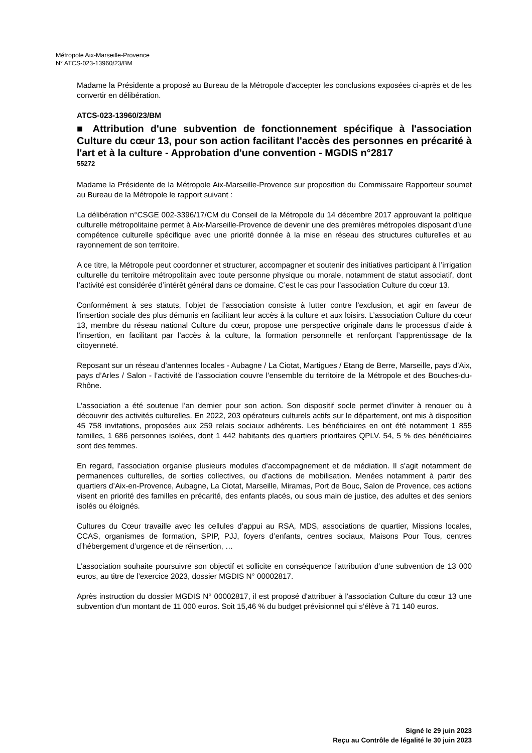Métropole Aix-Marseille-Provence
N° ATCS-023-13960/23/BM
Madame la Présidente a proposé au Bureau de la Métropole d'accepter les conclusions exposées ci-après et de les convertir en délibération.
ATCS-023-13960/23/BM
■ Attribution d'une subvention de fonctionnement spécifique à l'association Culture du cœur 13, pour son action facilitant l'accès des personnes en précarité à l'art et à la culture - Approbation d'une convention - MGDIS n°2817
55272
Madame la Présidente de la Métropole Aix-Marseille-Provence sur proposition du Commissaire Rapporteur soumet au Bureau de la Métropole le rapport suivant :
La délibération n°CSGE 002-3396/17/CM du Conseil de la Métropole du 14 décembre 2017 approuvant la politique culturelle métropolitaine permet à Aix-Marseille-Provence de devenir une des premières métropoles disposant d’une compétence culturelle spécifique avec une priorité donnée à la mise en réseau des structures culturelles et au rayonnement de son territoire.
A ce titre, la Métropole peut coordonner et structurer, accompagner et soutenir des initiatives participant à l’irrigation culturelle du territoire métropolitain avec toute personne physique ou morale, notamment de statut associatif, dont l’activité est considérée d’intérêt général dans ce domaine. C’est le cas pour l’association Culture du cœur 13.
Conformément à ses statuts, l’objet de l’association consiste à lutter contre l'exclusion, et agir en faveur de l'insertion sociale des plus démunis en facilitant leur accès à la culture et aux loisirs. L’association Culture du cœur 13, membre du réseau national Culture du cœur, propose une perspective originale dans le processus d’aide à l’insertion, en facilitant par l’accès à la culture, la formation personnelle et renforçant l’apprentissage de la citoyenneté.
Reposant sur un réseau d’antennes locales - Aubagne / La Ciotat, Martigues / Etang de Berre, Marseille, pays d’Aix, pays d’Arles / Salon - l’activité de l’association couvre l’ensemble du territoire de la Métropole et des Bouches-du-Rhône.
L’association a été soutenue l’an dernier pour son action. Son dispositif socle permet d’inviter à renouer ou à découvrir des activités culturelles. En 2022, 203 opérateurs culturels actifs sur le département, ont mis à disposition 45 758 invitations, proposées aux 259 relais sociaux adhérents. Les bénéficiaires en ont été notamment 1 855 familles, 1 686 personnes isolées, dont 1 442 habitants des quartiers prioritaires QPLV. 54, 5 % des bénéficiaires sont des femmes.
En regard, l’association organise plusieurs modules d’accompagnement et de médiation. Il s’agit notamment de permanences culturelles, de sorties collectives, ou d’actions de mobilisation. Menées notamment à partir des quartiers d’Aix-en-Provence, Aubagne, La Ciotat, Marseille, Miramas, Port de Bouc, Salon de Provence, ces actions visent en priorité des familles en précarité, des enfants placés, ou sous main de justice, des adultes et des seniors isolés ou éloignés.
Cultures du Cœur travaille avec les cellules d’appui au RSA, MDS, associations de quartier, Missions locales, CCAS, organismes de formation, SPIP, PJJ, foyers d’enfants, centres sociaux, Maisons Pour Tous, centres d’hébergement d’urgence et de réinsertion, …
L’association souhaite poursuivre son objectif et sollicite en conséquence l’attribution d’une subvention de 13 000 euros, au titre de l’exercice 2023, dossier MGDIS N° 00002817.
Après instruction du dossier MGDIS N° 00002817, il est proposé d'attribuer à l'association Culture du cœur 13 une subvention d'un montant de 11 000 euros. Soit 15,46 % du budget prévisionnel qui s’élève à 71 140 euros.
Signé le 29 juin 2023
Reçu au Contrôle de légalité le 30 juin 2023